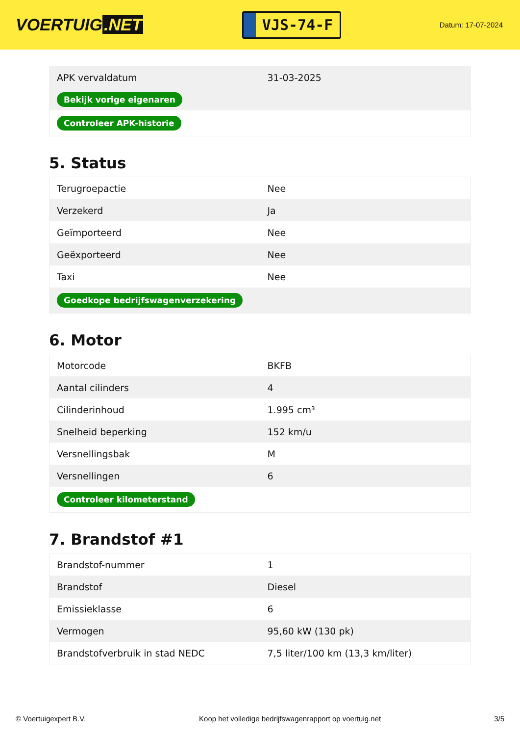VOERTUIG.NET
VJS-74-F
Datum: 17-07-2024
| APK vervaldatum | 31-03-2025 |
| Bekijk vorige eigenaren | |
| Controleer APK-historie | |
5. Status
| Terugroepactie | Nee |
| Verzekerd | Ja |
| Geïmporteerd | Nee |
| Geëxporteerd | Nee |
| Taxi | Nee |
| Goedkope bedrijfswagenverzekering | |
6. Motor
| Motorcode | BKFB |
| Aantal cilinders | 4 |
| Cilinderinhoud | 1.995 cm³ |
| Snelheid beperking | 152 km/u |
| Versnellingsbak | M |
| Versnellingen | 6 |
| Controleer kilometerstand | |
7. Brandstof #1
| Brandstof-nummer | 1 |
| Brandstof | Diesel |
| Emissieklasse | 6 |
| Vermogen | 95,60 kW (130 pk) |
| Brandstofverbruik in stad NEDC | 7,5 liter/100 km (13,3 km/liter) |
© Voertuigexpert B.V. Koop het volledige bedrijfswagenrapport op voertuig.net 3/5